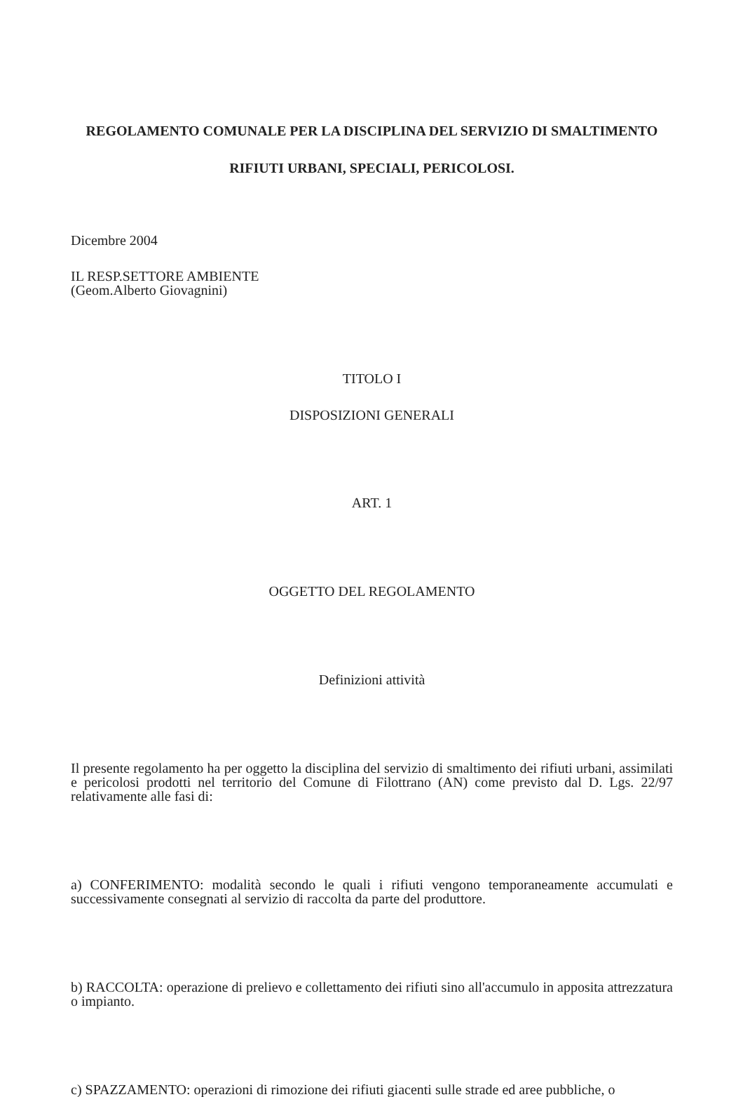REGOLAMENTO COMUNALE PER LA DISCIPLINA DEL SERVIZIO DI SMALTIMENTO
RIFIUTI URBANI, SPECIALI, PERICOLOSI.
Dicembre 2004
IL RESP.SETTORE AMBIENTE
(Geom.Alberto Giovagnini)
TITOLO I
DISPOSIZIONI GENERALI
ART. 1
OGGETTO DEL REGOLAMENTO
Definizioni attività
Il presente regolamento ha per oggetto la disciplina del servizio di smaltimento dei rifiuti urbani, assimilati e pericolosi prodotti nel territorio del Comune di Filottrano (AN) come previsto dal D. Lgs. 22/97 relativamente alle fasi di:
a) CONFERIMENTO: modalità secondo le quali i rifiuti vengono temporaneamente accumulati e successivamente consegnati al servizio di raccolta da parte del produttore.
b) RACCOLTA: operazione di prelievo e collettamento dei rifiuti sino all'accumulo in apposita attrezzatura o impianto.
c) SPAZZAMENTO: operazioni di rimozione dei rifiuti giacenti sulle strade ed aree pubbliche, o